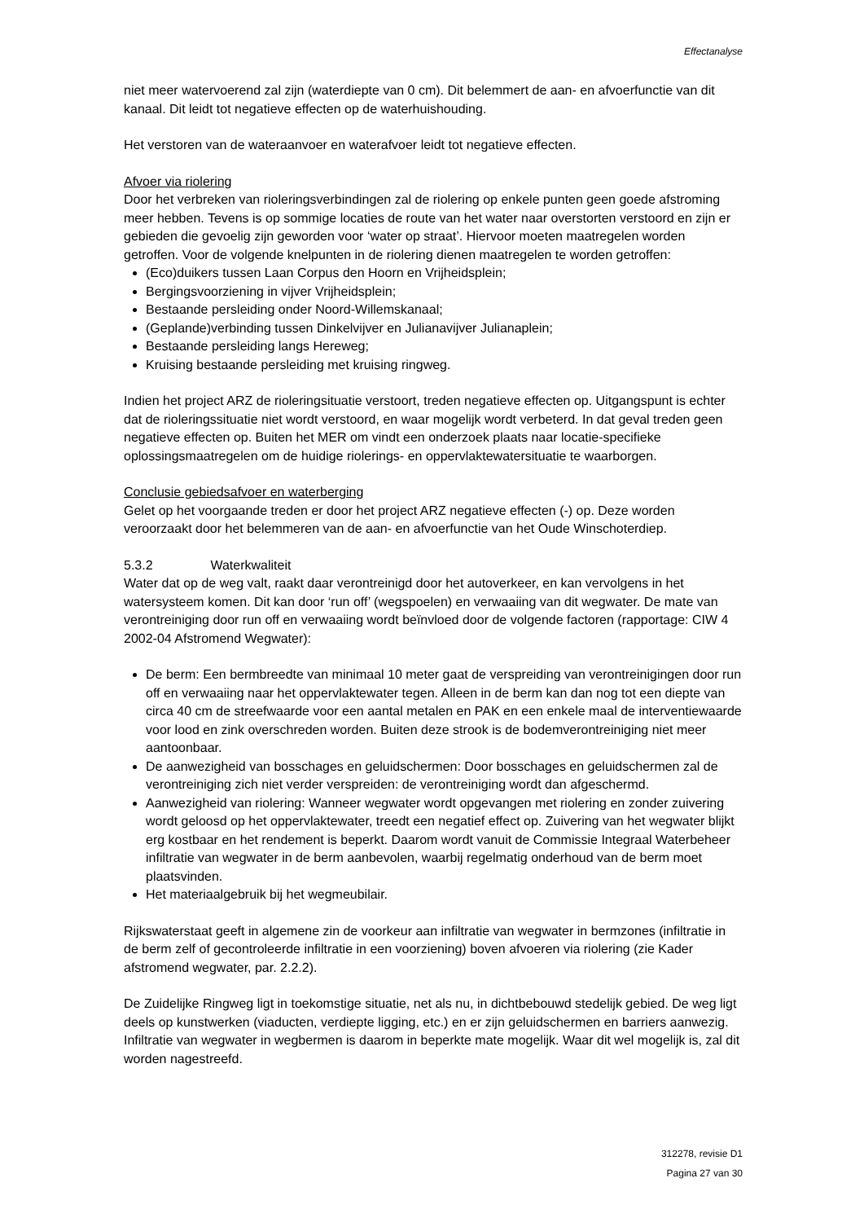Effectanalyse
niet meer watervoerend zal zijn (waterdiepte van 0 cm). Dit belemmert de aan- en afvoerfunctie van dit kanaal. Dit leidt tot negatieve effecten op de waterhuishouding.
Het verstoren van de wateraanvoer en waterafvoer leidt tot negatieve effecten.
Afvoer via riolering
Door het verbreken van rioleringsverbindingen zal de riolering op enkele punten geen goede afstroming meer hebben. Tevens is op sommige locaties de route van het water naar overstorten verstoord en zijn er gebieden die gevoelig zijn geworden voor ‘water op straat’. Hiervoor moeten maatregelen worden getroffen. Voor de volgende knelpunten in de riolering dienen maatregelen te worden getroffen:
(Eco)duikers tussen Laan Corpus den Hoorn en Vrijheidsplein;
Bergingsvoorziening in vijver Vrijheidsplein;
Bestaande persleiding onder Noord-Willemskanaal;
(Geplande)verbinding tussen Dinkelvijver en Julianavijver Julianaplein;
Bestaande persleiding langs Hereweg;
Kruising bestaande persleiding met kruising ringweg.
Indien het project ARZ de rioleringsituatie verstoort, treden negatieve effecten op. Uitgangspunt is echter dat de rioleringssituatie niet wordt verstoord, en waar mogelijk wordt verbeterd. In dat geval treden geen negatieve effecten op. Buiten het MER om vindt een onderzoek plaats naar locatie-specifieke oplossingsmaatregelen om de huidige riolerings- en oppervlaktewatersituatie te waarborgen.
Conclusie gebiedsafvoer en waterberging
Gelet op het voorgaande treden er door het project ARZ negatieve effecten (-) op. Deze worden veroorzaakt door het belemmeren van de aan- en afvoerfunctie van het Oude Winschoterdiep.
5.3.2 Waterkwaliteit
Water dat op de weg valt, raakt daar verontreinigd door het autoverkeer, en kan vervolgens in het watersysteem komen. Dit kan door ‘run off’ (wegspoelen) en verwaaiing van dit wegwater. De mate van verontreiniging door run off en verwaaiing wordt beïnvloed door de volgende factoren (rapportage: CIW 4 2002-04 Afstromend Wegwater):
De berm: Een bermbreedte van minimaal 10 meter gaat de verspreiding van verontreinigingen door run off en verwaaiing naar het oppervlaktewater tegen. Alleen in de berm kan dan nog tot een diepte van circa 40 cm de streefwaarde voor een aantal metalen en PAK en een enkele maal de interventiewaarde voor lood en zink overschreden worden. Buiten deze strook is de bodemverontreiniging niet meer aantoonbaar.
De aanwezigheid van bosschages en geluidschermen: Door bosschages en geluidschermen zal de verontreiniging zich niet verder verspreiden: de verontreiniging wordt dan afgeschermd.
Aanwezigheid van riolering: Wanneer wegwater wordt opgevangen met riolering en zonder zuivering wordt geloosd op het oppervlaktewater, treedt een negatief effect op. Zuivering van het wegwater blijkt erg kostbaar en het rendement is beperkt. Daarom wordt vanuit de Commissie Integraal Waterbeheer infiltratie van wegwater in de berm aanbevolen, waarbij regelmatig onderhoud van de berm moet plaatsvinden.
Het materiaalgebruik bij het wegmeubilair.
Rijkswaterstaat geeft in algemene zin de voorkeur aan infiltratie van wegwater in bermzones (infiltratie in de berm zelf of gecontroleerde infiltratie in een voorziening) boven afvoeren via riolering (zie Kader afstromend wegwater, par. 2.2.2).
De Zuidelijke Ringweg ligt in toekomstige situatie, net als nu, in dichtbebouwd stedelijk gebied. De weg ligt deels op kunstwerken (viaducten, verdiepte ligging, etc.) en er zijn geluidschermen en barriers aanwezig. Infiltratie van wegwater in wegbermen is daarom in beperkte mate mogelijk. Waar dit wel mogelijk is, zal dit worden nagestreefd.
312278, revisie D1
Pagina 27 van 30